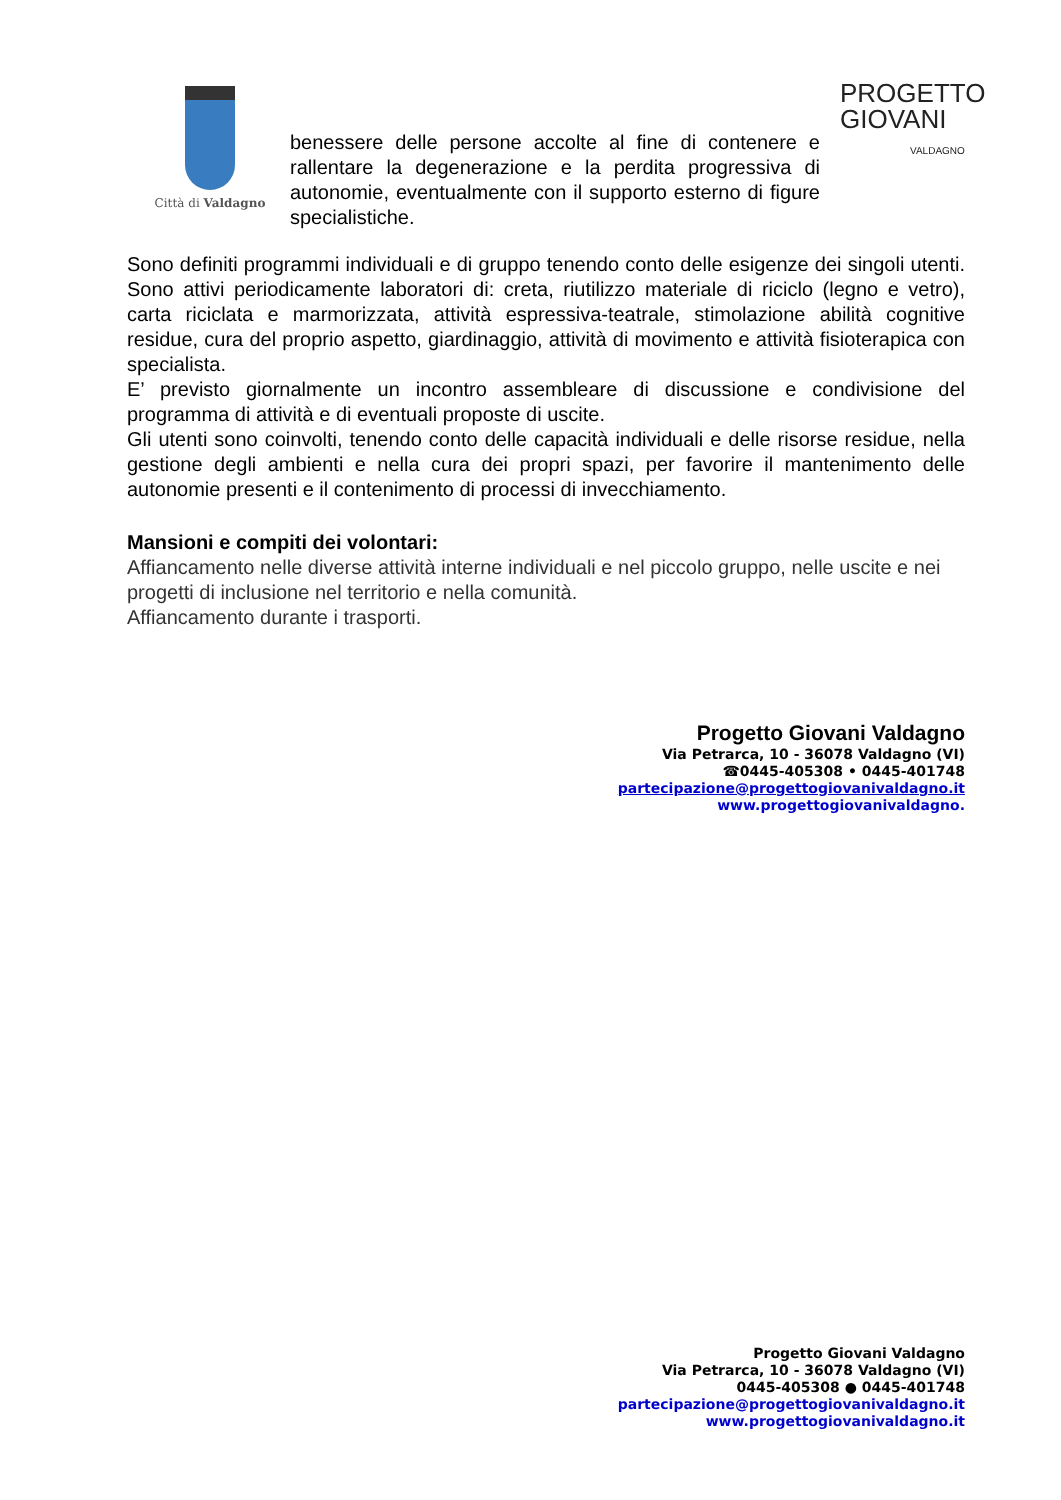Città di Valdagno
benessere delle persone accolte al fine di contenere e rallentare la degenerazione e la perdita progressiva di autonomie, eventualmente con il supporto esterno di figure specialistiche.
PROGETTO
GIOVANI
VALDAGNO
Sono definiti programmi individuali e di gruppo tenendo conto delle esigenze dei singoli utenti. Sono attivi periodicamente laboratori di: creta, riutilizzo materiale di riciclo (legno e vetro), carta riciclata e marmorizzata, attività espressiva-teatrale, stimolazione abilità cognitive residue, cura del proprio aspetto, giardinaggio, attività di movimento e attività fisioterapica con specialista.
E’ previsto giornalmente un incontro assembleare di discussione e condivisione del programma di attività e di eventuali proposte di uscite.
Gli utenti sono coinvolti, tenendo conto delle capacità individuali e delle risorse residue, nella gestione degli ambienti e nella cura dei propri spazi, per favorire il mantenimento delle autonomie presenti e il contenimento di processi di invecchiamento.
Mansioni e compiti dei volontari:
Affiancamento nelle diverse attività interne individuali e nel piccolo gruppo, nelle uscite e nei progetti di inclusione nel territorio e nella comunità.
Affiancamento durante i trasporti.
Progetto Giovani Valdagno
Via Petrarca, 10 - 36078 Valdagno (VI)
☎0445-405308 • 0445-401748
partecipazione@progettogiovanivaldagno.it
www.progettogiovanivaldagno.
Progetto Giovani Valdagno
Via Petrarca, 10 - 36078 Valdagno (VI)
0445-405308 ● 0445-401748
partecipazione@progettogiovanivaldagno.it
www.progettogiovanivaldagno.it